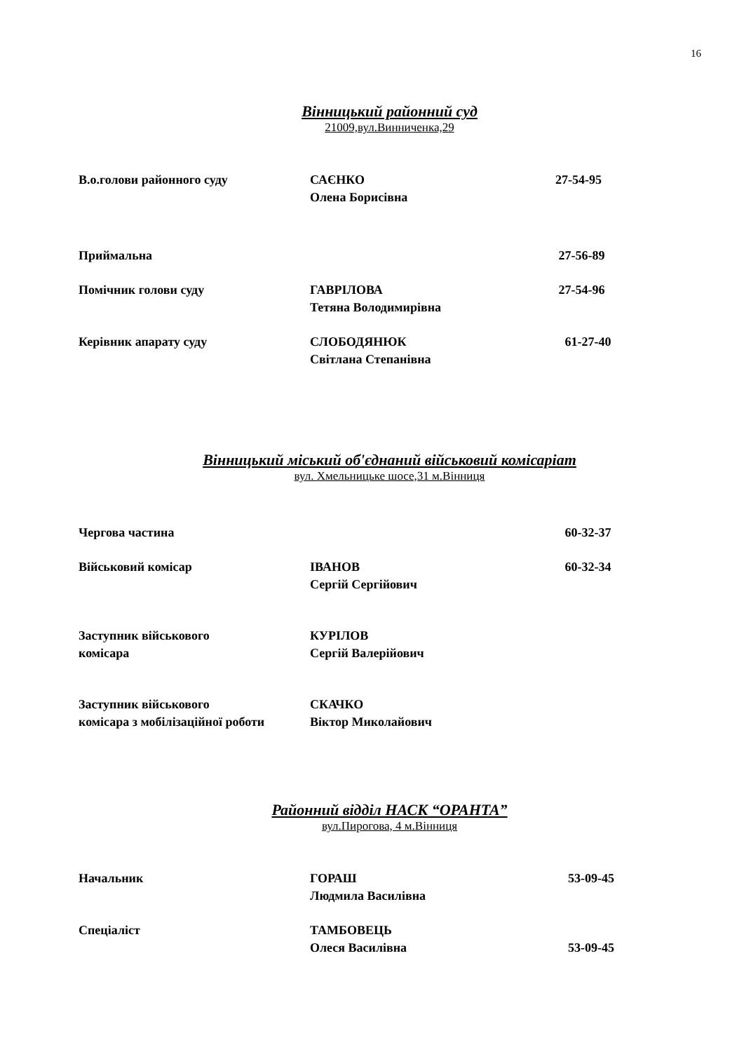16
Вінницький районний суд
21009,вул.Винниченка,29
| В.о.голови районного суду | САЄНКО Олена Борисівна | 27-54-95 |
| Приймальна | | 27-56-89 |
| Помічник голови суду | ГАВРІЛОВА Тетяна Володимирівна | 27-54-96 |
| Керівник апарату суду | СЛОБОДЯНЮК Світлана Степанівна | 61-27-40 |
Вінницький міський об'єднаний військовий комісаріат
вул. Хмельницьке шосе,31 м.Вінниця
| Чергова частина | | 60-32-37 |
| Військовий комісар | ІВАНОВ Сергій Сергійович | 60-32-34 |
| Заступник військового комісара | КУРІЛОВ Сергій Валерійович | |
| Заступник військового комісара з мобілізаційної роботи | СКАЧКО Віктор Миколайович | |
Районний відділ НАСК “ОРАНТА”
вул.Пирогова, 4 м.Вінниця
| Начальник | ГОРАШ Людмила Василівна | 53-09-45 |
| Спеціаліст | ТАМБОВЕЦЬ Олеся Василівна | 53-09-45 |